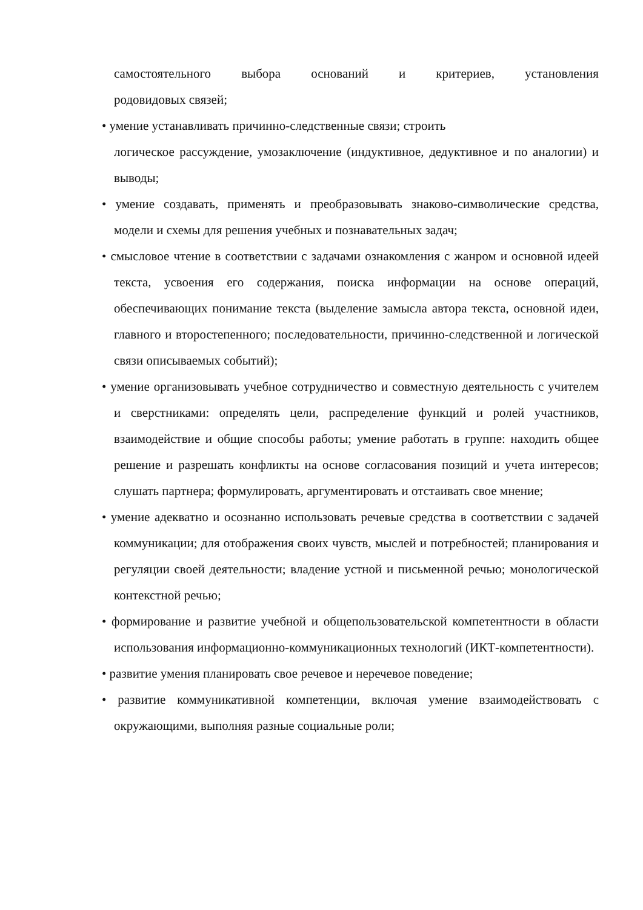самостоятельного выбора оснований и критериев, установления
родовидовых связей;
• умение устанавливать причинно-следственные связи; строить
логическое рассуждение, умозаключение (индуктивное, дедуктивное и по аналогии) и выводы;
• умение создавать, применять и преобразовывать знаково-символические средства, модели и схемы для решения учебных и познавательных задач;
• смысловое чтение в соответствии с задачами ознакомления с жанром и основной идеей текста, усвоения его содержания, поиска информации на основе операций, обеспечивающих понимание текста (выделение замысла автора текста, основной идеи, главного и второстепенного; последовательности, причинно-следственной и логической связи описываемых событий);
• умение организовывать учебное сотрудничество и совместную деятельность с учителем и сверстниками: определять цели, распределение функций и ролей участников, взаимодействие и общие способы работы; умение работать в группе: находить общее решение и разрешать конфликты на основе согласования позиций и учета интересов; слушать партнера; формулировать, аргументировать и отстаивать свое мнение;
• умение адекватно и осознанно использовать речевые средства в соответствии с задачей коммуникации; для отображения своих чувств, мыслей и потребностей; планирования и регуляции своей деятельности; владение устной и письменной речью; монологической контекстной речью;
• формирование и развитие учебной и общепользовательской компетентности в области использования информационно-коммуникационных технологий (ИКТ-компетентности).
• развитие умения планировать свое речевое и неречевое поведение;
• развитие коммуникативной компетенции, включая умение взаимодействовать с окружающими, выполняя разные социальные роли;